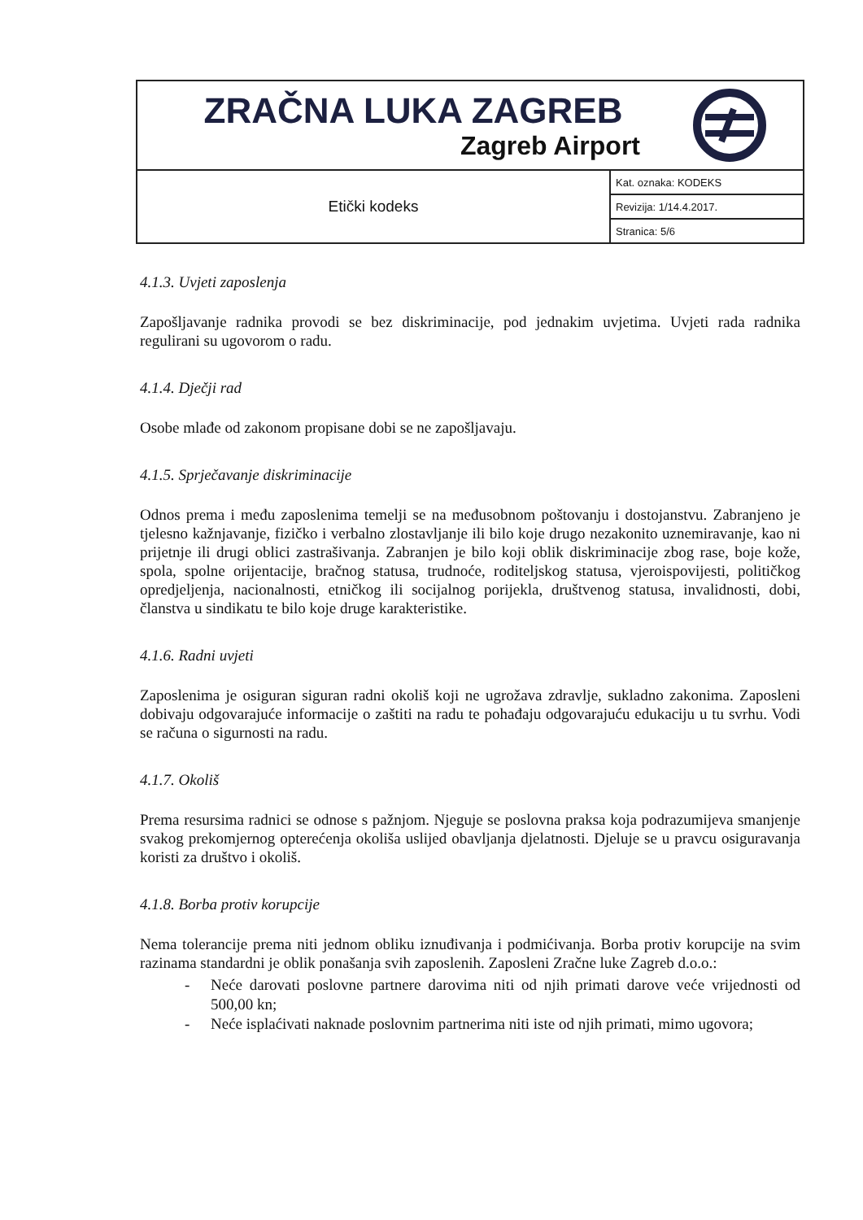| ZRAČNA LUKA ZAGREB Zagreb Airport | |
| Etički kodeks | Kat. oznaka: KODEKS |
| | Revizija: 1/14.4.2017. |
| | Stranica: 5/6 |
4.1.3. Uvjeti zaposlenja
Zapošljavanje radnika provodi se bez diskriminacije, pod jednakim uvjetima. Uvjeti rada radnika regulirani su ugovorom o radu.
4.1.4. Dječji rad
Osobe mlađe od zakonom propisane dobi se ne zapošljavaju.
4.1.5. Sprječavanje diskriminacije
Odnos prema i među zaposlenima temelji se na međusobnom poštovanju i dostojanstvu. Zabranjeno je tjelesno kažnjavanje, fizičko i verbalno zlostavljanje ili bilo koje drugo nezakonito uznemiravanje, kao ni prijetnje ili drugi oblici zastrašivanja. Zabranjen je bilo koji oblik diskriminacije zbog rase, boje kože, spola, spolne orijentacije, bračnog statusa, trudnoće, roditeljskog statusa, vjeroispovijesti, političkog opredjeljenja, nacionalnosti, etničkog ili socijalnog porijekla, društvenog statusa, invalidnosti, dobi, članstva u sindikatu te bilo koje druge karakteristike.
4.1.6. Radni uvjeti
Zaposlenima je osiguran siguran radni okoliš koji ne ugrožava zdravlje, sukladno zakonima. Zaposleni dobivaju odgovarajuće informacije o zaštiti na radu te pohađaju odgovarajuću edukaciju u tu svrhu. Vodi se računa o sigurnosti na radu.
4.1.7. Okoliš
Prema resursima radnici se odnose s pažnjom. Njeguje se poslovna praksa koja podrazumijeva smanjenje svakog prekomjernog opterećenja okoliša uslijed obavljanja djelatnosti. Djeluje se u pravcu osiguravanja koristi za društvo i okoliš.
4.1.8. Borba protiv korupcije
Nema tolerancije prema niti jednom obliku iznuđivanja i podmićivanja. Borba protiv korupcije na svim razinama standardni je oblik ponašanja svih zaposlenih. Zaposleni Zračne luke Zagreb d.o.o.:
- Neće darovati poslovne partnere darovima niti od njih primati darove veće vrijednosti od 500,00 kn;
- Neće isplaćivati naknade poslovnim partnerima niti iste od njih primati, mimo ugovora;